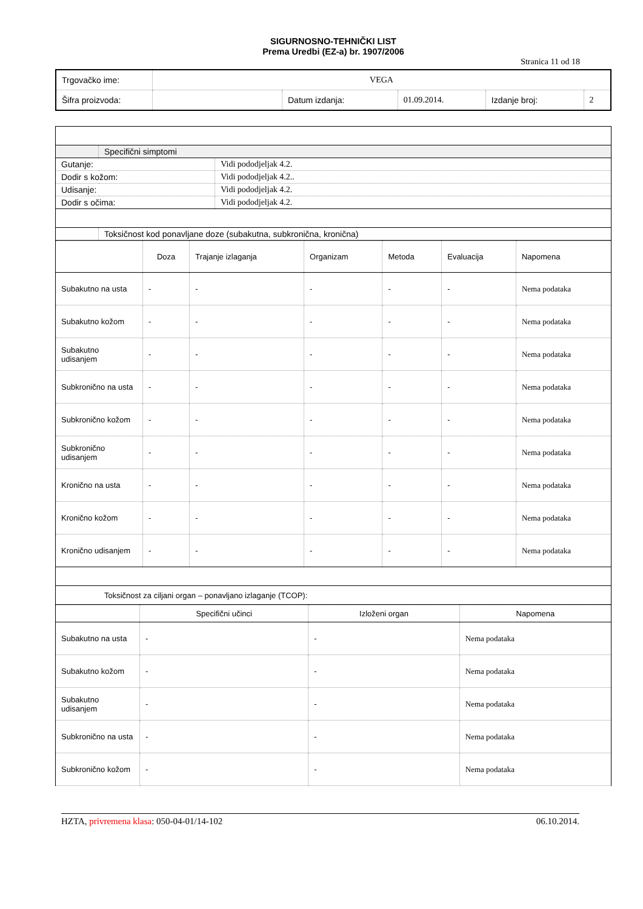SIGURNOSNO-TEHNIČKI LIST
Prema Uredbi (EZ-a) br. 1907/2006
Stranica 11 od 18
| Trgovačko ime: | VEGA | | | | |
| Šifra proizvoda: | | Datum izdanja: | 01.09.2014. | Izdanje broj: | 2 |
| | Specifični simptomi | |
| Gutanje: | | Vidi pododjeljak 4.2. |
| Dodir s kožom: | | Vidi pododjeljak 4.2.. |
| Udisanje: | | Vidi pododjeljak 4.2. |
| Dodir s očima: | | Vidi pododjeljak 4.2. |
| | Toksičnost kod ponavljane doze (subakutna, subkronična, kronična) | |
| | Doza | Trajanje izlaganja | Organizam | Metoda | Evaluacija | Napomena |
| --- | --- | --- | --- | --- | --- | --- |
| Subakutno na usta | - | - | - | - | - | Nema podataka |
| Subakutno kožom | - | - | - | - | - | Nema podataka |
| Subakutno udisanjem | - | - | - | - | - | Nema podataka |
| Subkronično na usta | - | - | - | - | - | Nema podataka |
| Subkronično kožom | - | - | - | - | - | Nema podataka |
| Subkronično udisanjem | - | - | - | - | - | Nema podataka |
| Kronično na usta | - | - | - | - | - | Nema podataka |
| Kronično kožom | - | - | - | - | - | Nema podataka |
| Kronično udisanjem | - | - | - | - | - | Nema podataka |
| Toksičnost za ciljani organ – ponavljano izlaganje (TCOP): | | | | | | |
| | Specifični učinci | Izloženi organ | Napomena |
| --- | --- | --- | --- |
| Subakutno na usta | - | - | Nema podataka |
| Subakutno kožom | - | - | Nema podataka |
| Subakutno udisanjem | - | - | Nema podataka |
| Subkronično na usta | - | - | Nema podataka |
| Subkronično kožom | - | - | Nema podataka |
HZTA, privremena klasa: 050-04-01/14-102 06.10.2014.